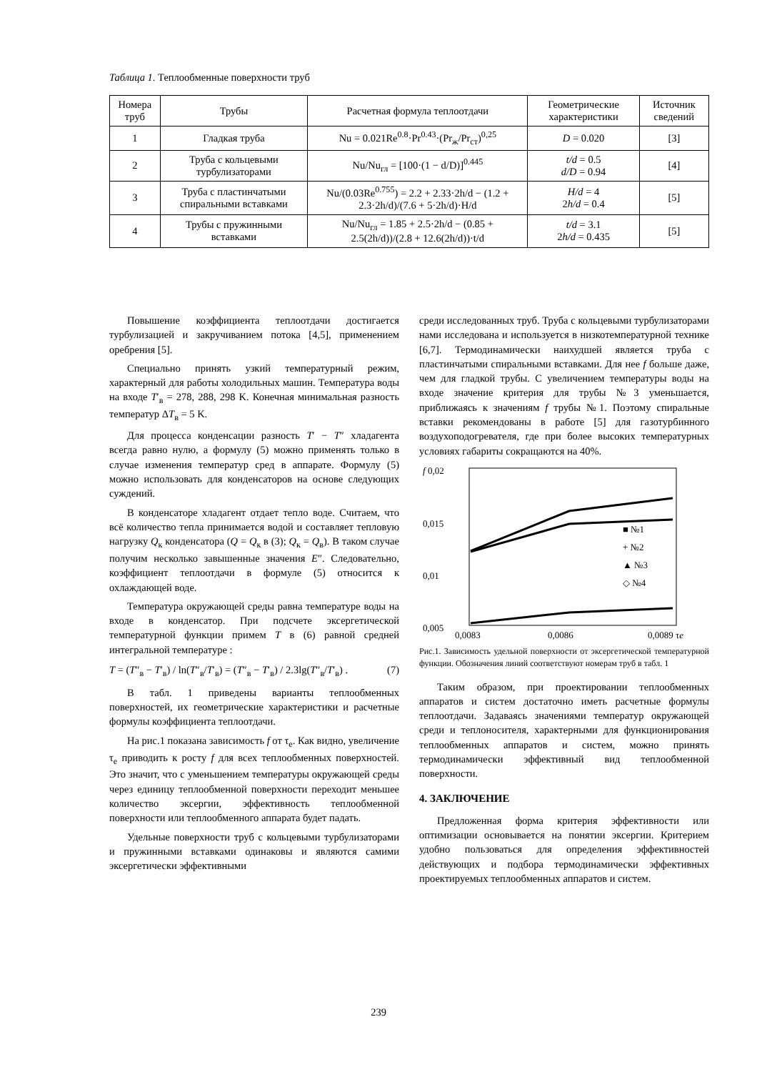Таблица 1. Теплообменные поверхности труб
| Номера труб | Трубы | Расчетная формула теплоотдачи | Геометрические характеристики | Источник сведений |
| --- | --- | --- | --- | --- |
| 1 | Гладкая труба | Nu = 0.021Re<sup>0.8</sup>·Pr<sup>0.43</sup>·(Pr<sub>ж</sub>/Pr<sub>ст</sub>)<sup>0,25</sup> | D = 0.020 | [3] |
| 2 | Труба с кольцевыми турбулизаторами | Nu/Nu<sub>гл</sub> = [100·(1 − d/D)]<sup>0.445</sup> | t/d = 0.5 d/D = 0.94 | [4] |
| 3 | Труба с пластинчатыми спиральными вставками | Nu/(0.03Re<sup>0.755</sup>) = 2.2 + 2.33·2h/d − (1.2 + 2.3·2h/d)/(7.6 + 5·2h/d)·H/d | H/d = 4 2 h/d = 0.4 | [5] |
| 4 | Трубы с пружинными вставками | Nu/Nu<sub>гл</sub> = 1.85 + 2.5·2h/d − (0.85 + 2.5(2h/d))/(2.8 + 12.6(2h/d))·t/d | t/d = 3.1 2 h/d = 0.435 | [5] |
Повышение коэффициента теплоотдачи достигается турбулизацией и закручиванием потока [4,5], применением оребрения [5].
Специально принять узкий температурный режим, характерный для работы холодильных машин. Температура воды на входе T′<sub>в</sub> = 278, 288, 298 K. Конечная минимальная разность температур ΔT<sub>в</sub> = 5 K.
Для процесса конденсации разность T′ − T″ хладагента всегда равно нулю, а формулу (5) можно применять только в случае изменения температур сред в аппарате. Формулу (5) можно использовать для конденсаторов на основе следующих суждений.
В конденсаторе хладагент отдает тепло воде. Считаем, что всё количество тепла принимается водой и составляет тепловую нагрузку Q<sub>к</sub> конденсатора (Q = Q<sub>к</sub> в (3); Q<sub>к</sub> = Q<sub>в</sub>). В таком случае получим несколько завышенные значения E″. Следовательно, коэффициент теплоотдачи в формуле (5) относится к охлаждающей воде.
Температура окружающей среды равна температуре воды на входе в конденсатор. При подсчете эксергетической температурной функции примем T в (6) равной средней интегральной температуре :
T = (T″<sub>в</sub> − T′<sub>в</sub>) / ln(T″<sub>в</sub>/T′<sub>в</sub>) = (T″<sub>в</sub> − T′<sub>в</sub>) / 2.3lg(T″<sub>в</sub>/T′<sub>в</sub>) . (7)
В табл. 1 приведены варианты теплообменных поверхностей, их геометрические характеристики и расчетные формулы коэффициента теплоотдачи.
На рис.1 показана зависимость f от τ<sub>e</sub>. Как видно, увеличение τ<sub>e</sub> приводить к росту f для всех теплообменных поверхностей. Это значит, что с уменьшением температуры окружающей среды через единицу теплообменной поверхности переходит меньшее количество эксергии, эффективность теплообменной поверхности или теплообменного аппарата будет падать.
Удельные поверхности труб с кольцевыми турбулизаторами и пружинными вставками одинаковы и являются самими эксергетически эффективными
среди исследованных труб. Труба с кольцевыми турбулизаторами нами исследована и используется в низкотемпературной технике [6,7]. Термодинамически наихудшей является труба с пластинчатыми спиральными вставками. Для нее f больше даже, чем для гладкой трубы. С увеличением температуры воды на входе значение критерия для трубы №3 уменьшается, приближаясь к значениям f трубы №1. Поэтому спиральные вставки рекомендованы в работе [5] для газотурбинного воздухоподогревателя, где при более высоких температурных условиях габариты сокращаются на 40%.
f 0,02
0,015
0,01
0,005
■ №1
+ №2
▲ №3
◇ №4
0,0083
0,0086
0,0089 τe
Рис.1. Зависимость удельной поверхности от эксергетической температурной функции. Обозначения линий соответствуют номерам труб в табл. 1
Таким образом, при проектировании теплообменных аппаратов и систем достаточно иметь расчетные формулы теплоотдачи. Задаваясь значениями температур окружающей среди и теплоносителя, характерными для функционирования теплообменных аппаратов и систем, можно принять термодинамически эффективный вид теплообменной поверхности.
4. ЗАКЛЮЧЕНИЕ
Предложенная форма критерия эффективности или оптимизации основывается на понятии эксергии. Критерием удобно пользоваться для определения эффективностей действующих и подбора термодинамически эффективных проектируемых теплообменных аппаратов и систем.
239